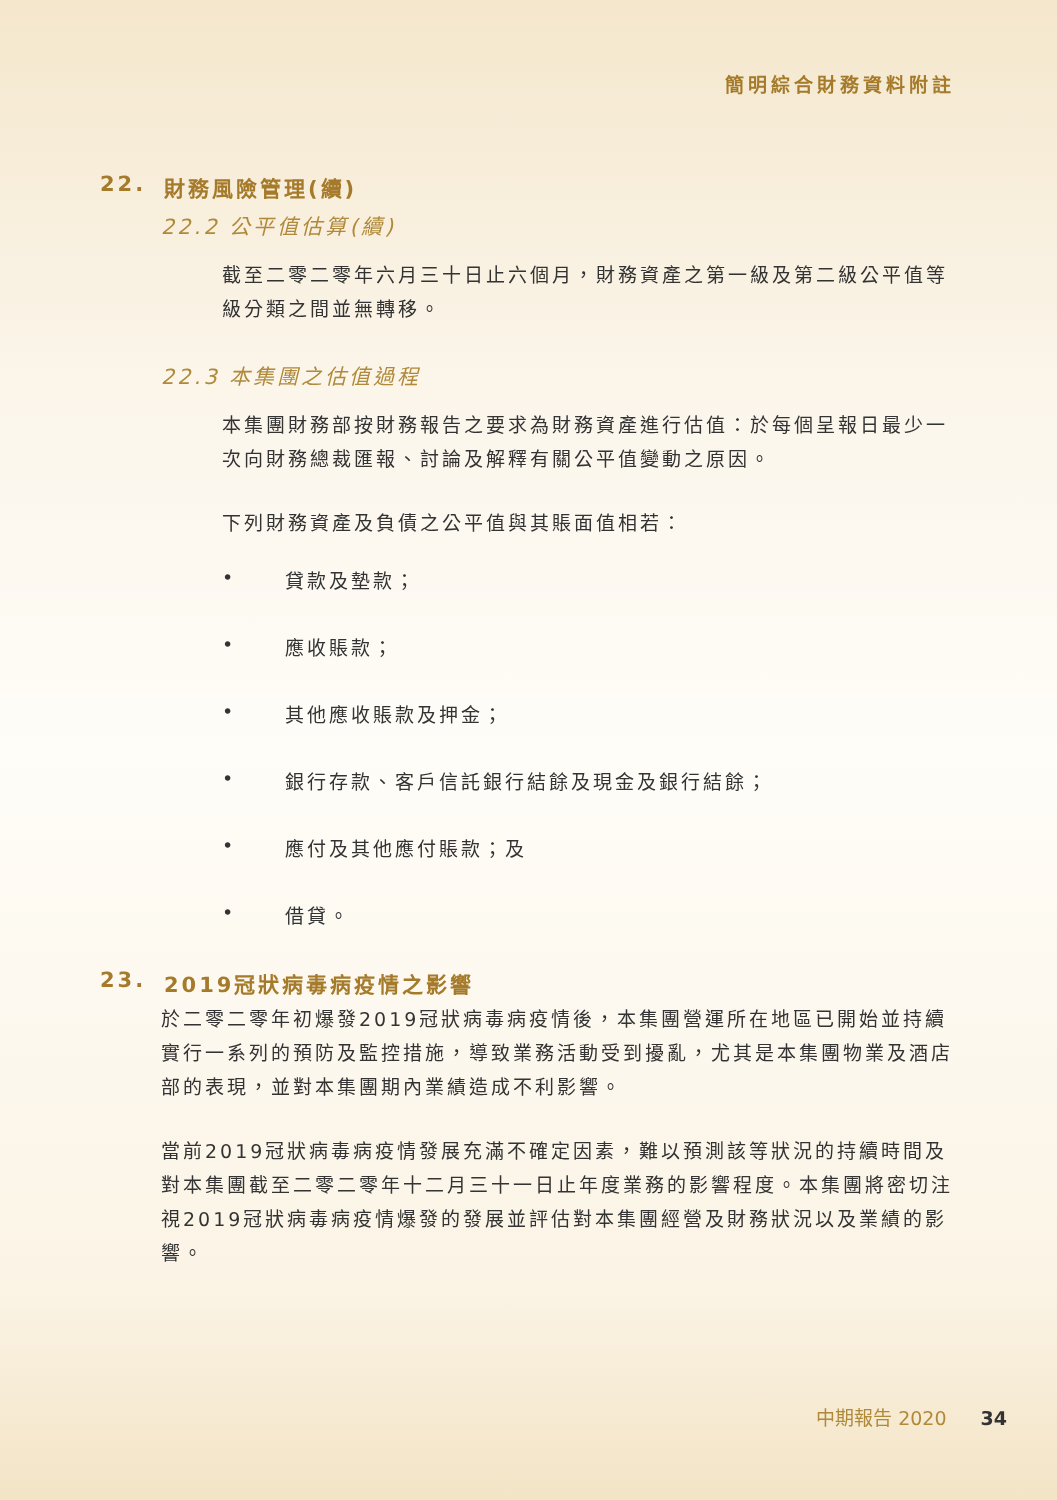簡明綜合財務資料附註
22. 財務風險管理(續)
22.2 公平值估算(續)
截至二零二零年六月三十日止六個月，財務資產之第一級及第二級公平值等級分類之間並無轉移。
22.3 本集團之估值過程
本集團財務部按財務報告之要求為財務資產進行估值：於每個呈報日最少一次向財務總裁匯報、討論及解釋有關公平值變動之原因。
下列財務資產及負債之公平值與其賬面值相若：
• 貸款及墊款；
• 應收賬款；
• 其他應收賬款及押金；
• 銀行存款、客戶信託銀行結餘及現金及銀行結餘；
• 應付及其他應付賬款；及
• 借貸。
23. 2019冠狀病毒病疫情之影響
於二零二零年初爆發2019冠狀病毒病疫情後，本集團營運所在地區已開始並持續實行一系列的預防及監控措施，導致業務活動受到擾亂，尤其是本集團物業及酒店部的表現，並對本集團期內業績造成不利影響。
當前2019冠狀病毒病疫情發展充滿不確定因素，難以預測該等狀況的持續時間及對本集團截至二零二零年十二月三十一日止年度業務的影響程度。本集團將密切注視2019冠狀病毒病疫情爆發的發展並評估對本集團經營及財務狀況以及業績的影響。
中期報告 2020 34